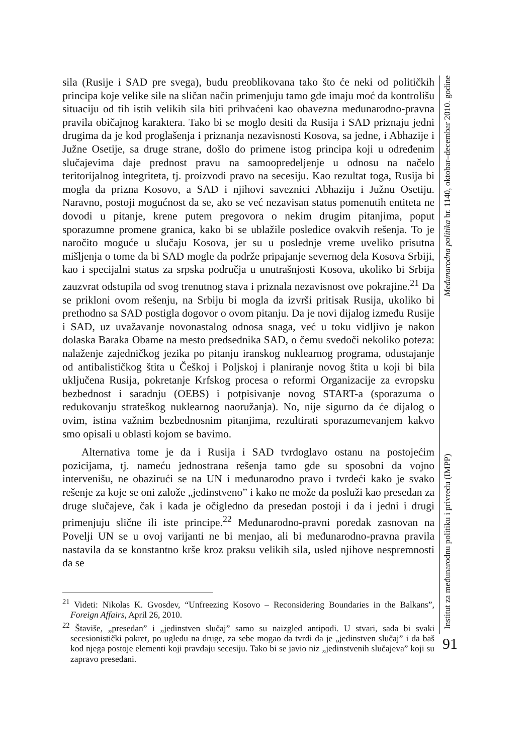sila (Rusije i SAD pre svega), budu preoblikovana tako što će neki od političkih principa koje velike sile na sličan način primenjuju tamo gde imaju moć da kontrolišu situaciju od tih istih velikih sila biti prihvaćeni kao obavezna međunarodno-pravna pravila običajnog karaktera. Tako bi se moglo desiti da Rusija i SAD priznaju jedni drugima da je kod proglašenja i priznanja nezavisnosti Kosova, sa jedne, i Abhazije i Južne Osetije, sa druge strane, došlo do primene istog principa koji u određenim slučajevima daje prednost pravu na samoopredeljenje u odnosu na načelo teritorijalnog integriteta, tj. proizvodi pravo na secesiju. Kao rezultat toga, Rusija bi mogla da prizna Kosovo, a SAD i njihovi saveznici Abhaziju i Južnu Osetiju. Naravno, postoji mogućnost da se, ako se već nezavisan status pomenutih entiteta ne dovodi u pitanje, krene putem pregovora o nekim drugim pitanjima, poput sporazumne promene granica, kako bi se ublažile posledice ovakvih rešenja. To je naročito moguće u slučaju Kosova, jer su u poslednje vreme uveliko prisutna mišljenja o tome da bi SAD mogle da podrže pripajanje severnog dela Kosova Srbiji, kao i specijalni status za srpska područja u unutrašnjosti Kosova, ukoliko bi Srbija zauzvrat odstupila od svog trenutnog stava i priznala nezavisnost ove pokrajine.<sup>21</sup> Da se prikloni ovom rešenju, na Srbiju bi mogla da izvrši pritisak Rusija, ukoliko bi prethodno sa SAD postigla dogovor o ovom pitanju. Da je novi dijalog između Rusije i SAD, uz uvažavanje novonastalog odnosa snaga, već u toku vidljivo je nakon dolaska Baraka Obame na mesto predsednika SAD, o čemu svedoči nekoliko poteza: nalaženje zajedničkog jezika po pitanju iranskog nuklearnog programa, odustajanje od antibalističkog štita u Češkoj i Poljskoj i planiranje novog štita u koji bi bila uključena Rusija, pokretanje Krfskog procesa o reformi Organizacije za evropsku bezbednost i saradnju (OEBS) i potpisivanje novog START-a (sporazuma o redukovanju strateškog nuklearnog naoružanja). No, nije sigurno da će dijalog o ovim, istina važnim bezbednosnim pitanjima, rezultirati sporazumevanjem kakvo smo opisali u oblasti kojom se bavimo.
Alternativa tome je da i Rusija i SAD tvrdoglavo ostanu na postojećim pozicijama, tj. nameću jednostrana rešenja tamo gde su sposobni da vojno intervenišu, ne obazirući se na UN i međunarodno pravo i tvrdeći kako je svako rešenje za koje se oni založe „jedinstveno” i kako ne može da posluži kao presedan za druge slučajeve, čak i kada je očigledno da presedan postoji i da i jedni i drugi primenjuju slične ili iste principe.<sup>22</sup> Međunarodno-pravni poredak zasnovan na Povelji UN se u ovoj varijanti ne bi menjao, ali bi međunarodno-pravna pravila nastavila da se konstantno krše kroz praksu velikih sila, usled njihove nespremnosti da se
<sup>21</sup> Videti: Nikolas K. Gvosdev, “Unfreezing Kosovo – Reconsidering Boundaries in the Balkans”, Foreign Affairs, April 26, 2010.
<sup>22</sup> Štaviše, „presedan” i „jedinstven slučaj” samo su naizgled antipodi. U stvari, sada bi svaki secesionistički pokret, po ugledu na druge, za sebe mogao da tvrdi da je „jedinstven slučaj” i da baš kod njega postoje elementi koji pravdaju secesiju. Tako bi se javio niz „jedinstvenih slučajeva” koji su zapravo presedani.
Institut za međunarodnu politiku i privredu (IMPP) Međunarodna politika br. 1140, oktobar–decembar 2010. godine
91